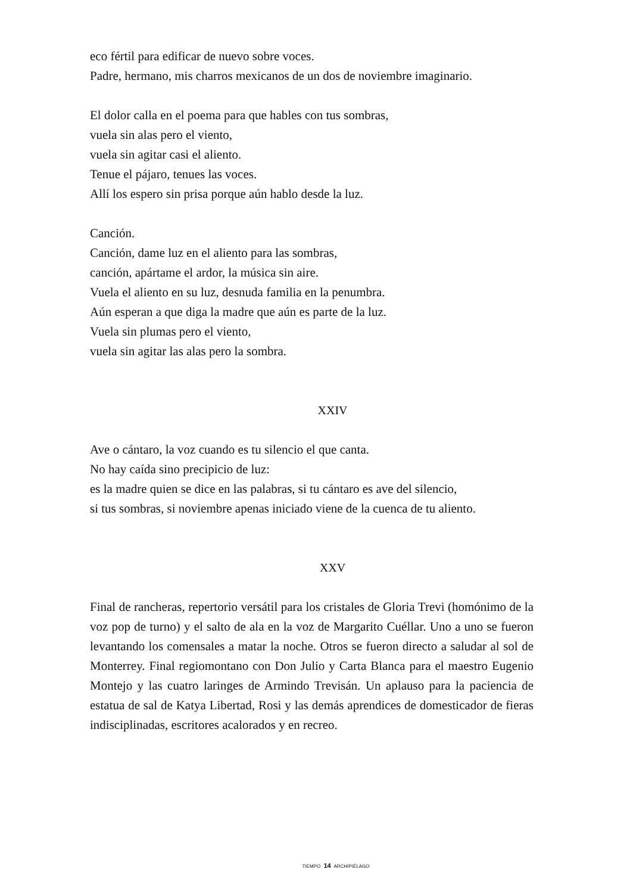eco fértil para edificar de nuevo sobre voces.
Padre, hermano, mis charros mexicanos de un dos de noviembre imaginario.
El dolor calla en el poema para que hables con tus sombras,
vuela sin alas pero el viento,
vuela sin agitar casi el aliento.
Tenue el pájaro, tenues las voces.
Allí los espero sin prisa porque aún hablo desde la luz.
Canción.
Canción, dame luz en el aliento para las sombras,
canción, apártame el ardor, la música sin aire.
Vuela el aliento en su luz, desnuda familia en la penumbra.
Aún esperan a que diga la madre que aún es parte de la luz.
Vuela sin plumas pero el viento,
vuela sin agitar las alas pero la sombra.
XXIV
Ave o cántaro, la voz cuando es tu silencio el que canta.
No hay caída sino precipicio de luz:
es la madre quien se dice en las palabras, si tu cántaro es ave del silencio,
si tus sombras, si noviembre apenas iniciado viene de la cuenca de tu aliento.
XXV
Final de rancheras, repertorio versátil para los cristales de Gloria Trevi (homónimo de la voz pop de turno) y el salto de ala en la voz de Margarito Cuéllar. Uno a uno se fueron levantando los comensales a matar la noche. Otros se fueron directo a saludar al sol de Monterrey. Final regiomontano con Don Julio y Carta Blanca para el maestro Eugenio Montejo y las cuatro laringes de Armindo Trevisán. Un aplauso para la paciencia de estatua de sal de Katya Libertad, Rosi y las demás aprendices de domesticador de fieras indisciplinadas, escritores acalorados y en recreo.
TIEMPO 14 ARCHIPIÉLAGO